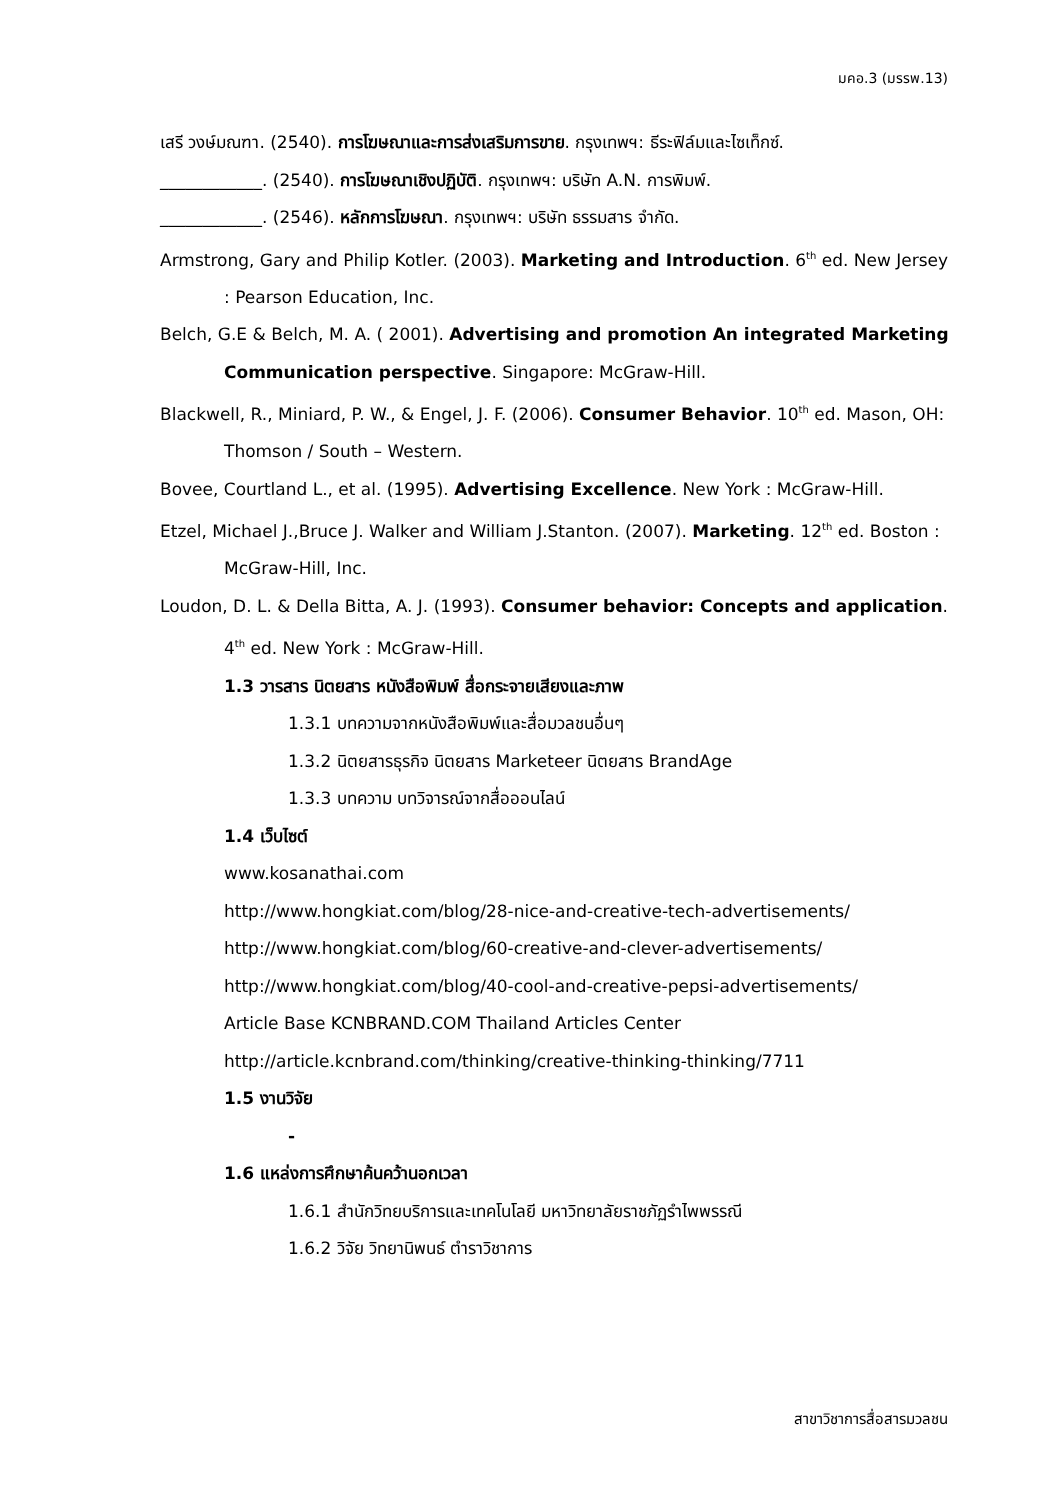มคอ.3 (มรรพ.13)
เสรี วงษ์มณฑา. (2540). การโฆษณาและการส่งเสริมการขาย. กรุงเทพฯ: ธีระฟิล์มและไซเท็กซ์.
____________. (2540). การโฆษณาเชิงปฏิบัติ. กรุงเทพฯ: บริษัท A.N. การพิมพ์.
____________. (2546). หลักการโฆษณา. กรุงเทพฯ: บริษัท ธรรมสาร จำกัด.
Armstrong, Gary and Philip Kotler. (2003). Marketing and Introduction. 6<sup>th</sup> ed. New Jersey : Pearson Education, Inc.
Belch, G.E & Belch, M. A. ( 2001). Advertising and promotion An integrated Marketing Communication perspective. Singapore: McGraw-Hill.
Blackwell, R., Miniard, P. W., & Engel, J. F. (2006). Consumer Behavior. 10<sup>th</sup> ed. Mason, OH: Thomson / South – Western.
Bovee, Courtland L., et al. (1995). Advertising Excellence. New York : McGraw-Hill.
Etzel, Michael J.,Bruce J. Walker and William J.Stanton. (2007). Marketing. 12<sup>th</sup> ed. Boston : McGraw-Hill, Inc.
Loudon, D. L. & Della Bitta, A. J. (1993). Consumer behavior: Concepts and application. 4<sup>th</sup> ed. New York : McGraw-Hill.
1.3 วารสาร นิตยสาร หนังสือพิมพ์ สื่อกระจายเสียงและภาพ
1.3.1 บทความจากหนังสือพิมพ์และสื่อมวลชนอื่นๆ
1.3.2 นิตยสารธุรกิจ นิตยสาร Marketeer นิตยสาร BrandAge
1.3.3 บทความ บทวิจารณ์จากสื่อออนไลน์
1.4 เว็บไซต์
www.kosanathai.com
http://www.hongkiat.com/blog/28-nice-and-creative-tech-advertisements/
http://www.hongkiat.com/blog/60-creative-and-clever-advertisements/
http://www.hongkiat.com/blog/40-cool-and-creative-pepsi-advertisements/
Article Base KCNBRAND.COM Thailand Articles Center
http://article.kcnbrand.com/thinking/creative-thinking-thinking/7711
1.5 งานวิจัย
-
1.6 แหล่งการศึกษาค้นคว้านอกเวลา
1.6.1 สำนักวิทยบริการและเทคโนโลยี มหาวิทยาลัยราชภัฏรำไพพรรณี
1.6.2 วิจัย วิทยานิพนธ์ ตำราวิชาการ
สาขาวิชาการสื่อสารมวลชน